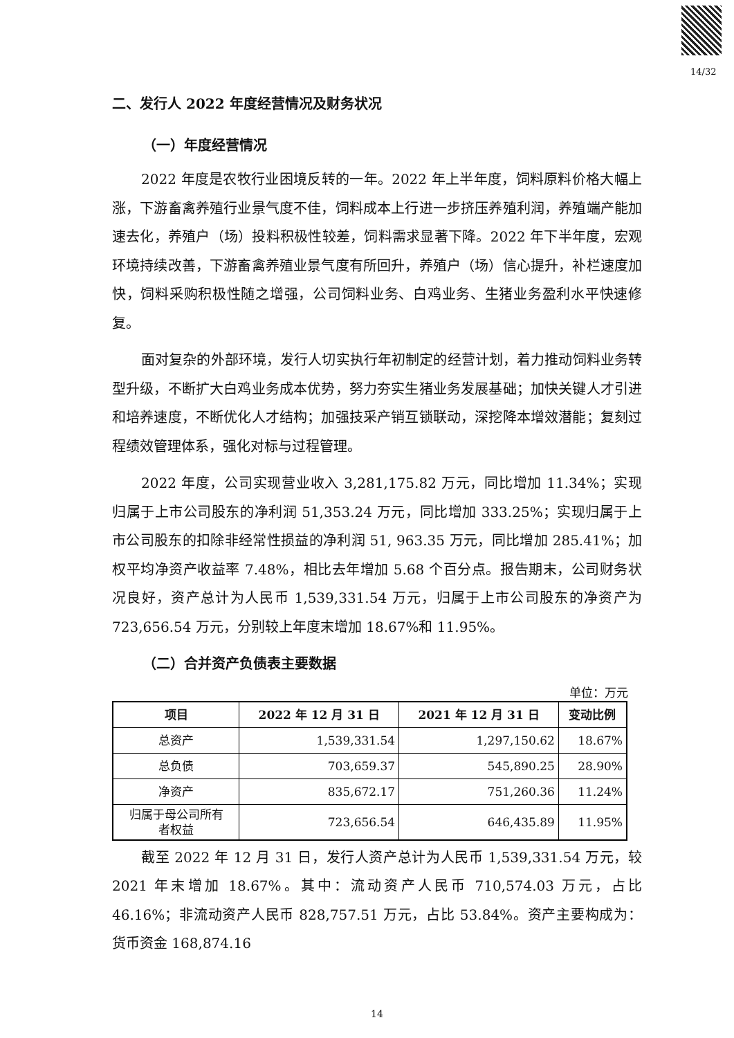14/32
二、发行人 2022 年度经营情况及财务状况
（一）年度经营情况
2022 年度是农牧行业困境反转的一年。2022 年上半年度，饲料原料价格大幅上涨，下游畜禽养殖行业景气度不佳，饲料成本上行进一步挤压养殖利润，养殖端产能加速去化，养殖户（场）投料积极性较差，饲料需求显著下降。2022 年下半年度，宏观环境持续改善，下游畜禽养殖业景气度有所回升，养殖户（场）信心提升，补栏速度加快，饲料采购积极性随之增强，公司饲料业务、白鸡业务、生猪业务盈利水平快速修复。
面对复杂的外部环境，发行人切实执行年初制定的经营计划，着力推动饲料业务转型升级，不断扩大白鸡业务成本优势，努力夯实生猪业务发展基础；加快关键人才引进和培养速度，不断优化人才结构；加强技采产销互锁联动，深挖降本增效潜能；复刻过程绩效管理体系，强化对标与过程管理。
2022 年度，公司实现营业收入 3,281,175.82 万元，同比增加 11.34%；实现归属于上市公司股东的净利润 51,353.24 万元，同比增加 333.25%；实现归属于上市公司股东的扣除非经常性损益的净利润 51, 963.35 万元，同比增加 285.41%；加权平均净资产收益率 7.48%，相比去年增加 5.68 个百分点。报告期末，公司财务状况良好，资产总计为人民币 1,539,331.54 万元，归属于上市公司股东的净资产为 723,656.54 万元，分别较上年度末增加 18.67%和 11.95%。
（二）合并资产负债表主要数据
单位：万元
| 项目 | 2022 年 12 月 31 日 | 2021 年 12 月 31 日 | 变动比例 |
| --- | --- | --- | --- |
| 总资产 | 1,539,331.54 | 1,297,150.62 | 18.67% |
| 总负债 | 703,659.37 | 545,890.25 | 28.90% |
| 净资产 | 835,672.17 | 751,260.36 | 11.24% |
| 归属于母公司所有 者权益 | 723,656.54 | 646,435.89 | 11.95% |
截至 2022 年 12 月 31 日，发行人资产总计为人民币 1,539,331.54 万元，较 2021 年末增加 18.67%。其中：流动资产人民币 710,574.03 万元，占比 46.16%；非流动资产人民币 828,757.51 万元，占比 53.84%。资产主要构成为：货币资金 168,874.16
14